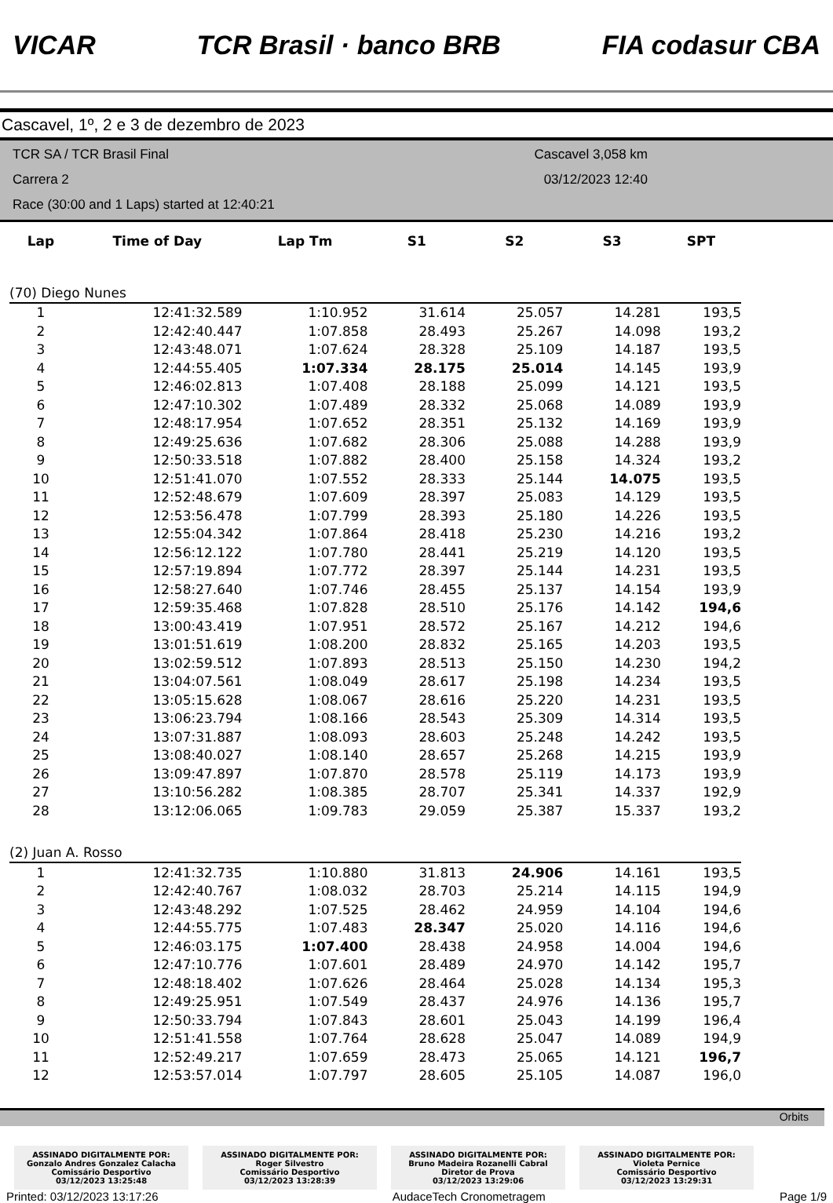VICAR TCR Brasil · banco BRB FIA codasur CBA
Cascavel, 1º, 2 e 3 de dezembro de 2023
TCR SA / TCR Brasil Final
Carrera 2
Race (30:00 and 1 Laps) started at 12:40:21
Cascavel 3,058 km
03/12/2023 12:40
| Lap | Time of Day | Lap Tm | S1 | S2 | S3 | SPT |
| --- | --- | --- | --- | --- | --- | --- |
| (70) Diego Nunes | | | | | | |
| 1 | 12:41:32.589 | 1:10.952 | 31.614 | 25.057 | 14.281 | 193,5 |
| 2 | 12:42:40.447 | 1:07.858 | 28.493 | 25.267 | 14.098 | 193,2 |
| 3 | 12:43:48.071 | 1:07.624 | 28.328 | 25.109 | 14.187 | 193,5 |
| 4 | 12:44:55.405 | 1:07.334 | 28.175 | 25.014 | 14.145 | 193,9 |
| 5 | 12:46:02.813 | 1:07.408 | 28.188 | 25.099 | 14.121 | 193,5 |
| 6 | 12:47:10.302 | 1:07.489 | 28.332 | 25.068 | 14.089 | 193,9 |
| 7 | 12:48:17.954 | 1:07.652 | 28.351 | 25.132 | 14.169 | 193,9 |
| 8 | 12:49:25.636 | 1:07.682 | 28.306 | 25.088 | 14.288 | 193,9 |
| 9 | 12:50:33.518 | 1:07.882 | 28.400 | 25.158 | 14.324 | 193,2 |
| 10 | 12:51:41.070 | 1:07.552 | 28.333 | 25.144 | 14.075 | 193,5 |
| 11 | 12:52:48.679 | 1:07.609 | 28.397 | 25.083 | 14.129 | 193,5 |
| 12 | 12:53:56.478 | 1:07.799 | 28.393 | 25.180 | 14.226 | 193,5 |
| 13 | 12:55:04.342 | 1:07.864 | 28.418 | 25.230 | 14.216 | 193,2 |
| 14 | 12:56:12.122 | 1:07.780 | 28.441 | 25.219 | 14.120 | 193,5 |
| 15 | 12:57:19.894 | 1:07.772 | 28.397 | 25.144 | 14.231 | 193,5 |
| 16 | 12:58:27.640 | 1:07.746 | 28.455 | 25.137 | 14.154 | 193,9 |
| 17 | 12:59:35.468 | 1:07.828 | 28.510 | 25.176 | 14.142 | 194,6 |
| 18 | 13:00:43.419 | 1:07.951 | 28.572 | 25.167 | 14.212 | 194,6 |
| 19 | 13:01:51.619 | 1:08.200 | 28.832 | 25.165 | 14.203 | 193,5 |
| 20 | 13:02:59.512 | 1:07.893 | 28.513 | 25.150 | 14.230 | 194,2 |
| 21 | 13:04:07.561 | 1:08.049 | 28.617 | 25.198 | 14.234 | 193,5 |
| 22 | 13:05:15.628 | 1:08.067 | 28.616 | 25.220 | 14.231 | 193,5 |
| 23 | 13:06:23.794 | 1:08.166 | 28.543 | 25.309 | 14.314 | 193,5 |
| 24 | 13:07:31.887 | 1:08.093 | 28.603 | 25.248 | 14.242 | 193,5 |
| 25 | 13:08:40.027 | 1:08.140 | 28.657 | 25.268 | 14.215 | 193,9 |
| 26 | 13:09:47.897 | 1:07.870 | 28.578 | 25.119 | 14.173 | 193,9 |
| 27 | 13:10:56.282 | 1:08.385 | 28.707 | 25.341 | 14.337 | 192,9 |
| 28 | 13:12:06.065 | 1:09.783 | 29.059 | 25.387 | 15.337 | 193,2 |
| (2) Juan A. Rosso | | | | | | |
| 1 | 12:41:32.735 | 1:10.880 | 31.813 | 24.906 | 14.161 | 193,5 |
| 2 | 12:42:40.767 | 1:08.032 | 28.703 | 25.214 | 14.115 | 194,9 |
| 3 | 12:43:48.292 | 1:07.525 | 28.462 | 24.959 | 14.104 | 194,6 |
| 4 | 12:44:55.775 | 1:07.483 | 28.347 | 25.020 | 14.116 | 194,6 |
| 5 | 12:46:03.175 | 1:07.400 | 28.438 | 24.958 | 14.004 | 194,6 |
| 6 | 12:47:10.776 | 1:07.601 | 28.489 | 24.970 | 14.142 | 195,7 |
| 7 | 12:48:18.402 | 1:07.626 | 28.464 | 25.028 | 14.134 | 195,3 |
| 8 | 12:49:25.951 | 1:07.549 | 28.437 | 24.976 | 14.136 | 195,7 |
| 9 | 12:50:33.794 | 1:07.843 | 28.601 | 25.043 | 14.199 | 196,4 |
| 10 | 12:51:41.558 | 1:07.764 | 28.628 | 25.047 | 14.089 | 194,9 |
| 11 | 12:52:49.217 | 1:07.659 | 28.473 | 25.065 | 14.121 | 196,7 |
| 12 | 12:53:57.014 | 1:07.797 | 28.605 | 25.105 | 14.087 | 196,0 |
Orbits
ASSINADO DIGITALMENTE POR:
Gonzalo Andres Gonzalez Calacha
Comissário Desportivo
03/12/2023 13:25:48
ASSINADO DIGITALMENTE POR:
Roger Silvestro
Comissário Desportivo
03/12/2023 13:28:39
ASSINADO DIGITALMENTE POR:
Bruno Madeira Rozanelli Cabral
Diretor de Prova
03/12/2023 13:29:06
ASSINADO DIGITALMENTE POR:
Violeta Pernice
Comissário Desportivo
03/12/2023 13:29:31
Printed: 03/12/2023 13:17:26 AudaceTech Cronometragem Page 1/9